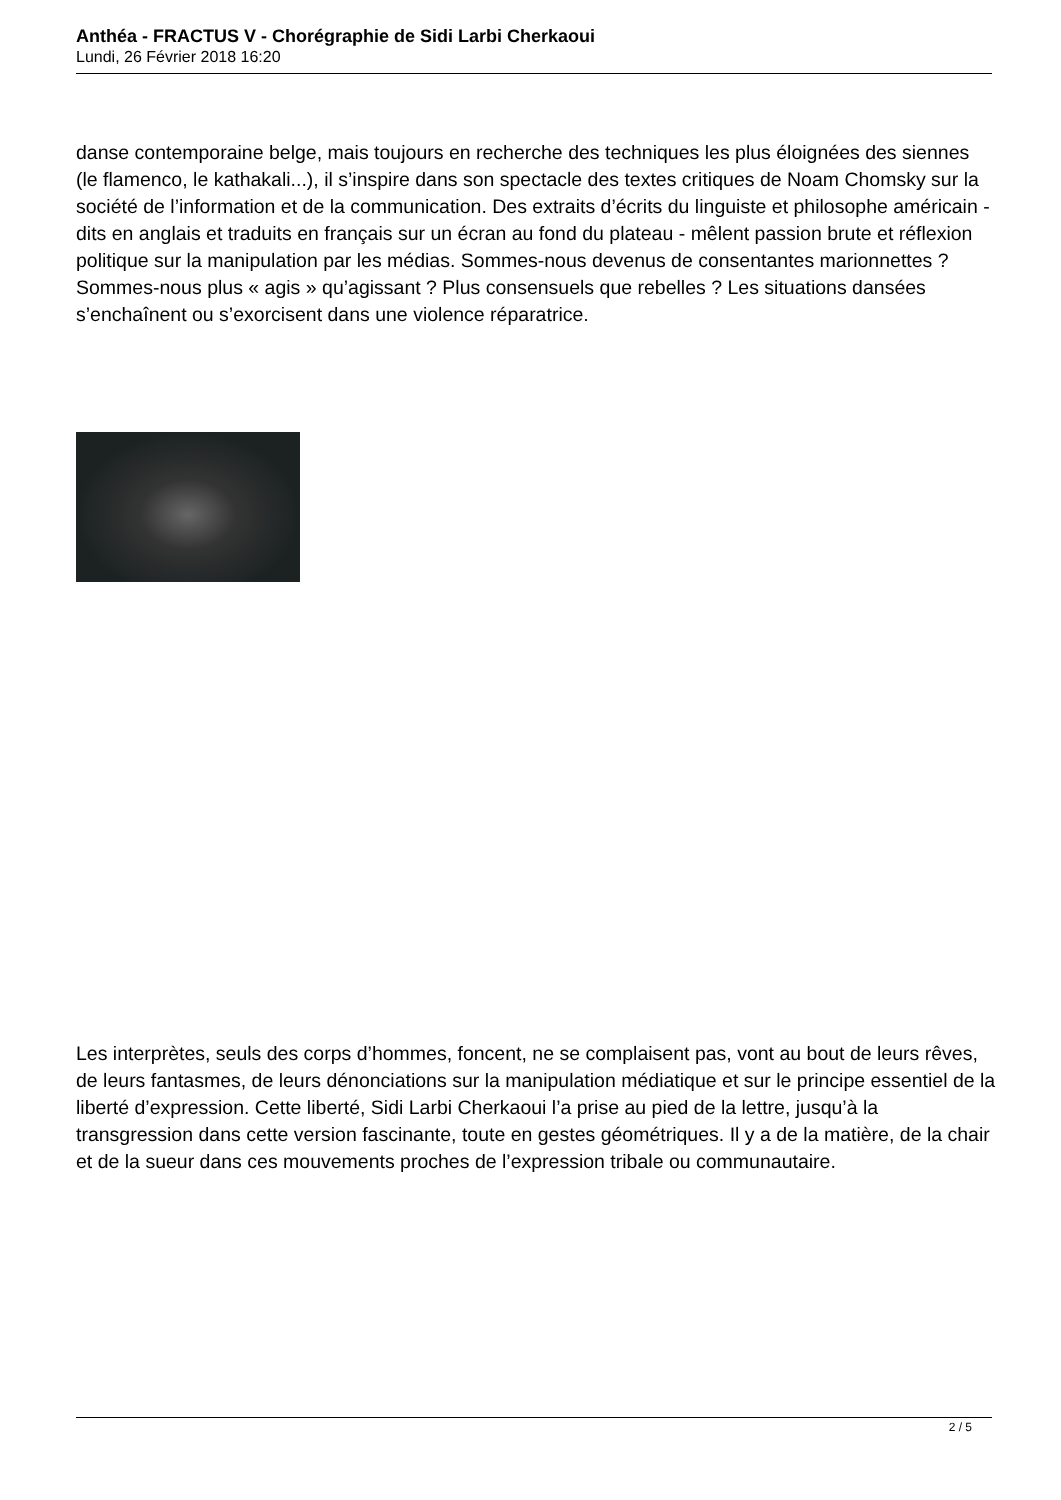Anthéa - FRACTUS V - Chorégraphie de Sidi Larbi Cherkaoui
Lundi, 26 Février 2018 16:20
danse contemporaine belge, mais toujours en recherche des techniques les plus éloignées des siennes (le flamenco, le kathakali...), il s’inspire dans son spectacle des textes critiques de Noam Chomsky sur la société de l’information et de la communication. Des extraits d’écrits du linguiste et philosophe américain - dits en anglais et traduits en français sur un écran au fond du plateau - mêlent passion brute et réflexion politique sur la manipulation par les médias. Sommes-nous devenus de consentantes marionnettes ? Sommes-nous plus « agis » qu’agissant ? Plus consensuels que rebelles ? Les situations dansées s’enchaînent ou s’exorcisent dans une violence réparatrice.
Les interprètes, seuls des corps d’hommes, foncent, ne se complaisent pas, vont au bout de leurs rêves, de leurs fantasmes, de leurs dénonciations sur la manipulation médiatique et sur le principe essentiel de la liberté d’expression. Cette liberté, Sidi Larbi Cherkaoui l’a prise au pied de la lettre, jusqu’à la transgression dans cette version fascinante, toute en gestes géométriques. Il y a de la matière, de la chair et de la sueur dans ces mouvements proches de l’expression tribale ou communautaire.
2 / 5